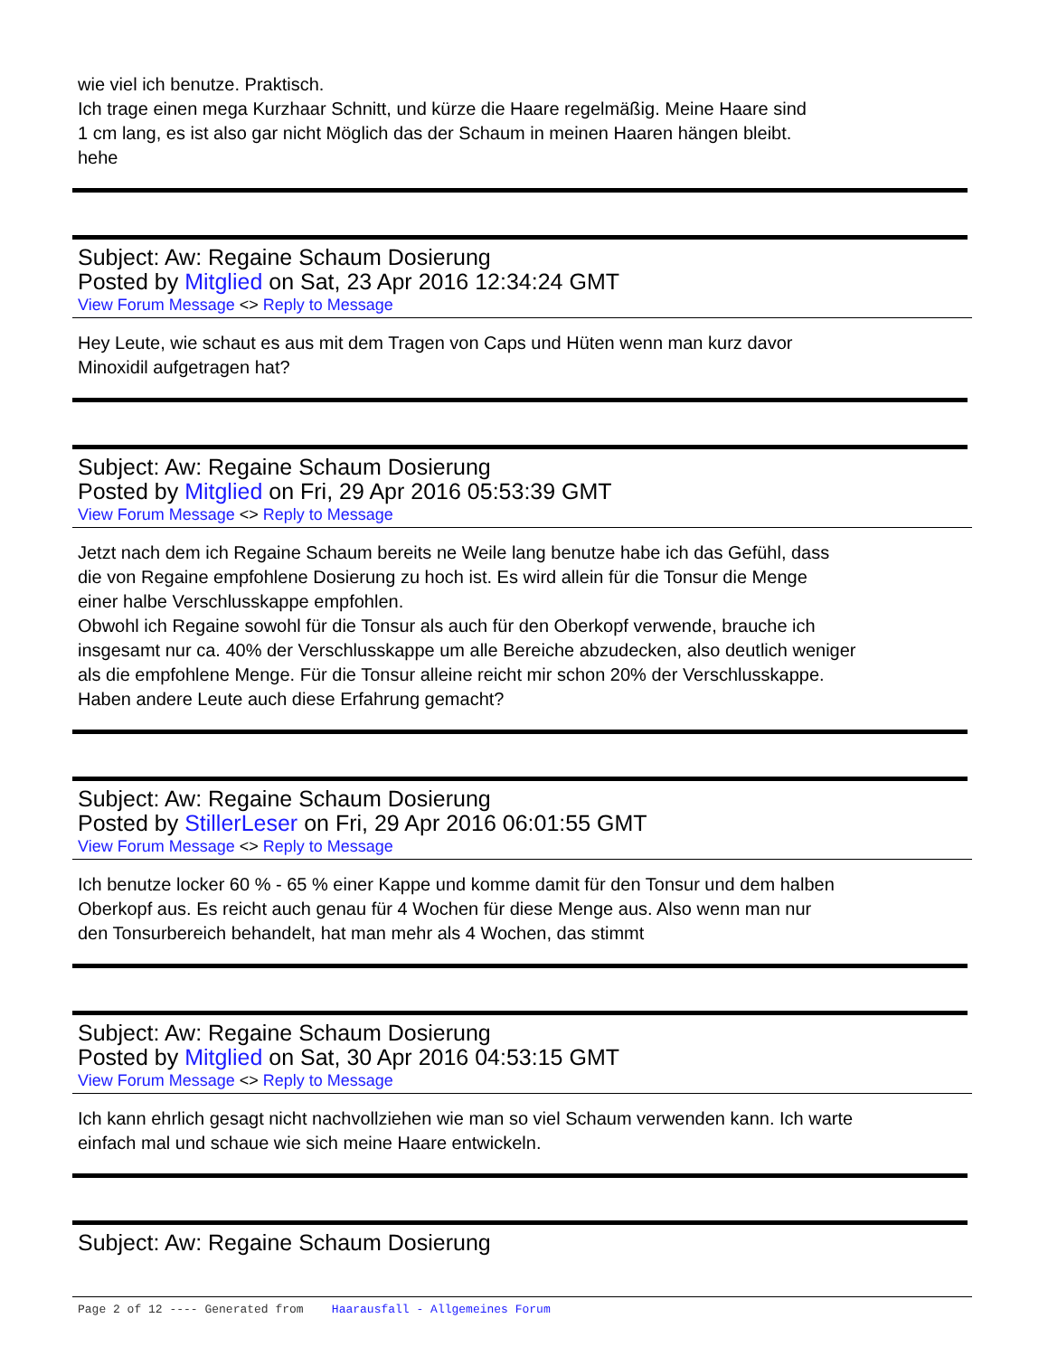wie viel ich benutze. Praktisch.
Ich trage einen mega Kurzhaar Schnitt, und kürze die Haare regelmäßig. Meine Haare sind
1 cm lang, es ist also gar nicht Möglich das der Schaum in meinen Haaren hängen bleibt.
hehe
Subject: Aw: Regaine Schaum Dosierung
Posted by Mitglied on Sat, 23 Apr 2016 12:34:24 GMT
View Forum Message <> Reply to Message
Hey Leute, wie schaut es aus mit dem Tragen von Caps und Hüten wenn man kurz davor
Minoxidil aufgetragen hat?
Subject: Aw: Regaine Schaum Dosierung
Posted by Mitglied on Fri, 29 Apr 2016 05:53:39 GMT
View Forum Message <> Reply to Message
Jetzt nach dem ich Regaine Schaum bereits ne Weile lang benutze habe ich das Gefühl, dass
die von Regaine empfohlene Dosierung zu hoch ist. Es wird allein für die Tonsur die Menge
einer halbe Verschlusskappe empfohlen.
Obwohl ich Regaine sowohl für die Tonsur als auch für den Oberkopf verwende, brauche ich
insgesamt nur ca. 40% der Verschlusskappe um alle Bereiche abzudecken, also deutlich weniger
als die empfohlene Menge. Für die Tonsur alleine reicht mir schon 20% der Verschlusskappe.
Haben andere Leute auch diese Erfahrung gemacht?
Subject: Aw: Regaine Schaum Dosierung
Posted by StillerLeser on Fri, 29 Apr 2016 06:01:55 GMT
View Forum Message <> Reply to Message
Ich benutze locker 60 % - 65 % einer Kappe und komme damit für den Tonsur und dem halben
Oberkopf aus. Es reicht auch genau für 4 Wochen für diese Menge aus. Also wenn man nur
den Tonsurbereich behandelt, hat man mehr als 4 Wochen, das stimmt
Subject: Aw: Regaine Schaum Dosierung
Posted by Mitglied on Sat, 30 Apr 2016 04:53:15 GMT
View Forum Message <> Reply to Message
Ich kann ehrlich gesagt nicht nachvollziehen wie man so viel Schaum verwenden kann. Ich warte
einfach mal und schaue wie sich meine Haare entwickeln.
Subject: Aw: Regaine Schaum Dosierung
Page 2 of 12 ---- Generated from Haarausfall - Allgemeines Forum